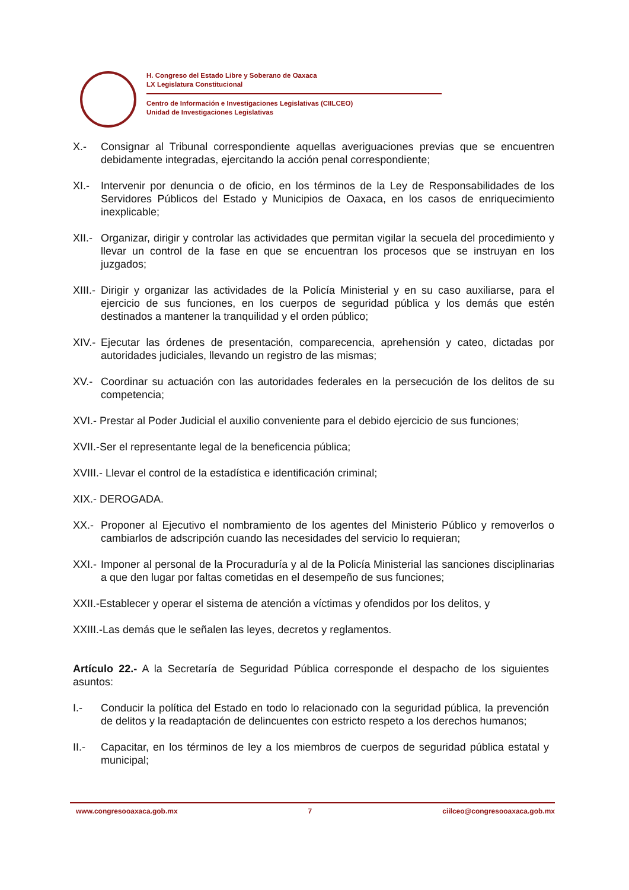H. Congreso del Estado Libre y Soberano de Oaxaca
LX Legislatura Constitucional
Centro de Información e Investigaciones Legislativas (CIILCEO)
Unidad de Investigaciones Legislativas
X.- Consignar al Tribunal correspondiente aquellas averiguaciones previas que se encuentren debidamente integradas, ejercitando la acción penal correspondiente;
XI.- Intervenir por denuncia o de oficio, en los términos de la Ley de Responsabilidades de los Servidores Públicos del Estado y Municipios de Oaxaca, en los casos de enriquecimiento inexplicable;
XII.- Organizar, dirigir y controlar las actividades que permitan vigilar la secuela del procedimiento y llevar un control de la fase en que se encuentran los procesos que se instruyan en los juzgados;
XIII.- Dirigir y organizar las actividades de la Policía Ministerial y en su caso auxiliarse, para el ejercicio de sus funciones, en los cuerpos de seguridad pública y los demás que estén destinados a mantener la tranquilidad y el orden público;
XIV.- Ejecutar las órdenes de presentación, comparecencia, aprehensión y cateo, dictadas por autoridades judiciales, llevando un registro de las mismas;
XV.- Coordinar su actuación con las autoridades federales en la persecución de los delitos de su competencia;
XVI.- Prestar al Poder Judicial el auxilio conveniente para el debido ejercicio de sus funciones;
XVII.-Ser el representante legal de la beneficencia pública;
XVIII.- Llevar el control de la estadística e identificación criminal;
XIX.- DEROGADA.
XX.- Proponer al Ejecutivo el nombramiento de los agentes del Ministerio Público y removerlos o cambiarlos de adscripción cuando las necesidades del servicio lo requieran;
XXI.- Imponer al personal de la Procuraduría y al de la Policía Ministerial las sanciones disciplinarias a que den lugar por faltas cometidas en el desempeño de sus funciones;
XXII.-Establecer y operar el sistema de atención a víctimas y ofendidos por los delitos, y
XXIII.-Las demás que le señalen las leyes, decretos y reglamentos.
Artículo 22.- A la Secretaría de Seguridad Pública corresponde el despacho de los siguientes asuntos:
I.- Conducir la política del Estado en todo lo relacionado con la seguridad pública, la prevención de delitos y la readaptación de delincuentes con estricto respeto a los derechos humanos;
II.- Capacitar, en los términos de ley a los miembros de cuerpos de seguridad pública estatal y municipal;
www.congresooaxaca.gob.mx 7 ciilceo@congresooaxaca.gob.mx